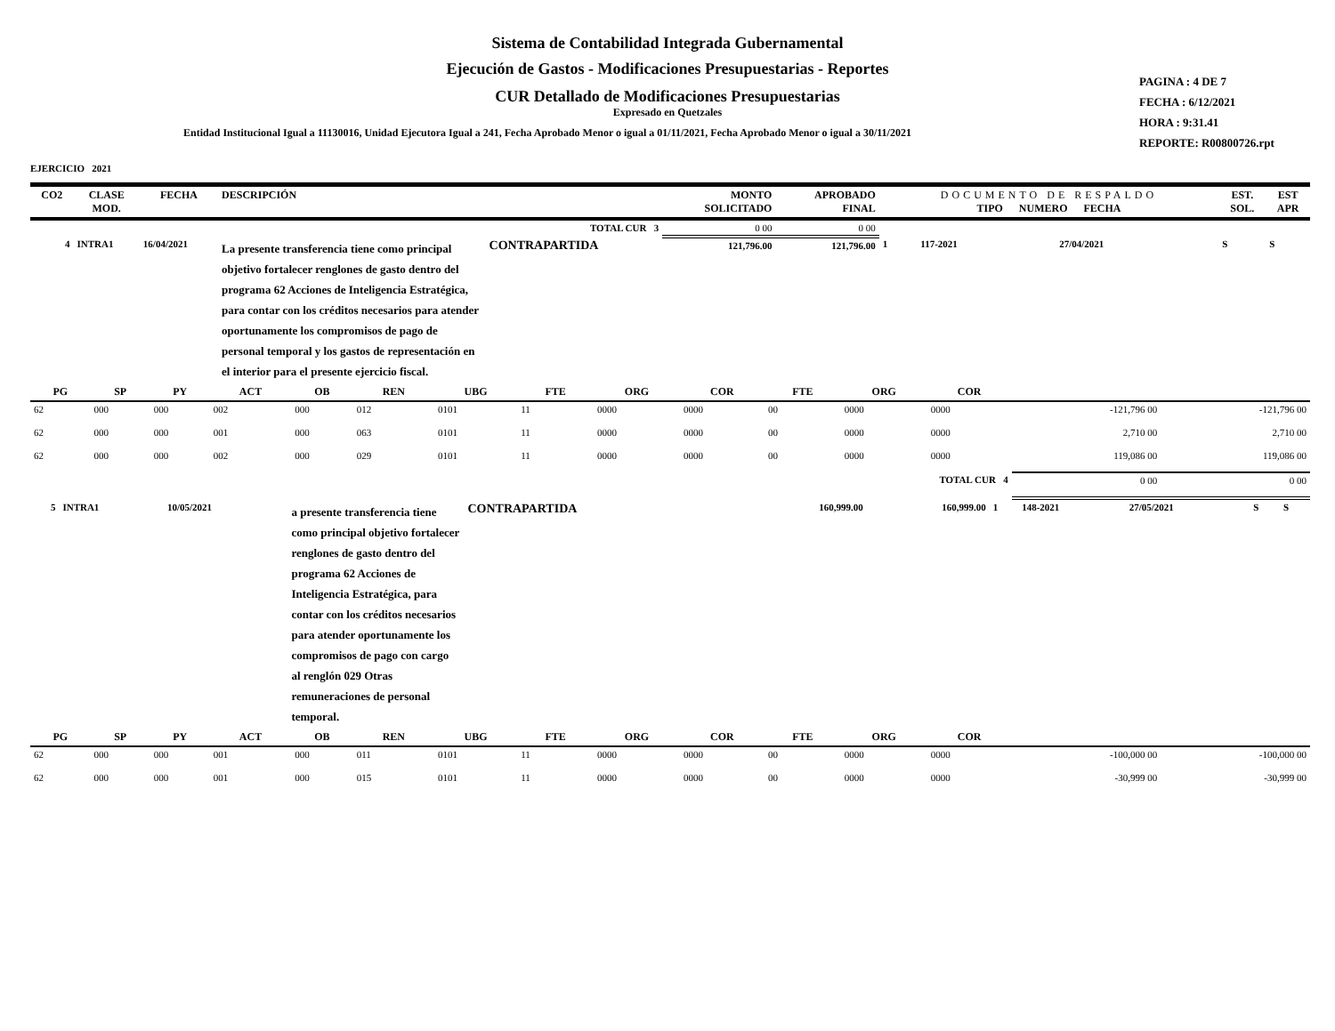Sistema de Contabilidad Integrada Gubernamental
Ejecución de Gastos - Modificaciones Presupuestarias - Reportes
CUR Detallado de Modificaciones Presupuestarias
Expresado en Quetzales
Entidad Institucional Igual a 11130016, Unidad Ejecutora Igual a 241, Fecha Aprobado Menor o igual a 01/11/2021, Fecha Aprobado Menor o igual a 30/11/2021
PAGINA : 4 DE 7
FECHA : 6/12/2021
HORA : 9:31.41
REPORTE: R00800726.rpt
EJERCICIO 2021
| CO2 | CLASE MOD. | FECHA | DESCRIPCIÓN | | MONTO SOLICITADO | APROBADO FINAL | DOCUMENTO DE RESPALDO TIPO NUMERO FECHA | | | EST. SOL. | EST APR |
| --- | --- | --- | --- | --- | --- | --- | --- | --- | --- | --- | --- |
| TOTAL CUR 3 | | | | | 0 00 | 0 00 | | | | | |
| 4 | INTRA1 | 16/04/2021 | La presente transferencia tiene como principal objetivo fortalecer renglones de gasto dentro del programa 62 Acciones de Inteligencia Estratégica, para contar con los créditos necesarios para atender oportunamente los compromisos de pago de personal temporal y los gastos de representación en el interior para el presente ejercicio fiscal. | CONTRAPARTIDA | 121,796.00 | 121,796.00 | 1 | 117-2021 | 27/04/2021 | S | S |
| PG | SP | PY | ACT | OB | REN | UBG | FTE | ORG | COR | FTE | ORG | COR | | |
| --- | --- | --- | --- | --- | --- | --- | --- | --- | --- | --- | --- | --- | --- | --- |
| 62 | 000 | 000 | 002 | 000 | 012 | 0101 | 11 | 0000 | 0000 | 00 | 0000 | 0000 | -121,796 00 | -121,796 00 |
| 62 | 000 | 000 | 001 | 000 | 063 | 0101 | 11 | 0000 | 0000 | 00 | 0000 | 0000 | 2,710 00 | 2,710 00 |
| 62 | 000 | 000 | 002 | 000 | 029 | 0101 | 11 | 0000 | 0000 | 00 | 0000 | 0000 | 119,086 00 | 119,086 00 |
| TOTAL CUR 4 | | | | | | | | | | | | | 0 00 | 0 00 |
| 5 | INTRA1 | 10/05/2021 | a presente transferencia tiene como principal objetivo fortalecer renglones de gasto dentro del programa 62 Acciones de Inteligencia Estratégica, para contar con los créditos necesarios para atender oportunamente los compromisos de pago con cargo al renglón 029 Otras remuneraciones de personal temporal. | CONTRAPARTIDA | 160,999.00 | 160,999.00 | 1 | 148-2021 | 27/05/2021 | S | S |
| PG | SP | PY | ACT | OB | REN | UBG | FTE | ORG | COR | FTE | ORG | COR | | |
| --- | --- | --- | --- | --- | --- | --- | --- | --- | --- | --- | --- | --- | --- | --- |
| 62 | 000 | 000 | 001 | 000 | 011 | 0101 | 11 | 0000 | 0000 | 00 | 0000 | 0000 | -100,000 00 | -100,000 00 |
| 62 | 000 | 000 | 001 | 000 | 015 | 0101 | 11 | 0000 | 0000 | 00 | 0000 | 0000 | -30,999 00 | -30,999 00 |